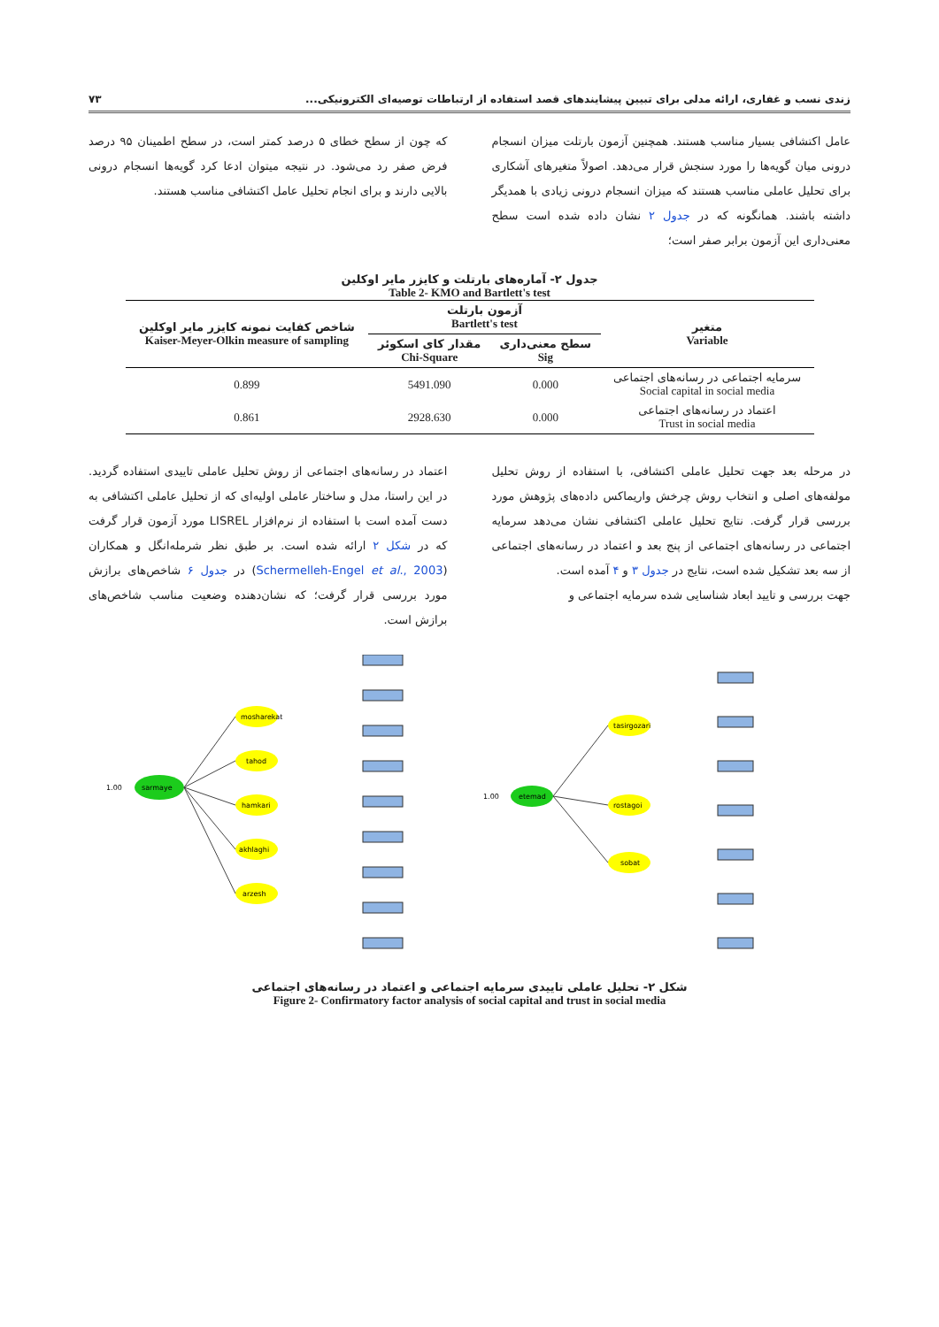زندی نسب و غفاری، ارائه مدلی برای تبیین پیشایندهای قصد استفاده از ارتباطات توصیه‌ای الکترونیکی... ۷۳
عامل اکتشافی بسیار مناسب هستند. همچنین آزمون بارتلت میزان انسجام درونی میان گویه‌ها را مورد سنجش قرار می‌دهد. اصولاً متغیرهای آشکاری برای تحلیل عاملی مناسب هستند که میزان انسجام درونی زیادی با همدیگر داشته باشند. همانگونه که در جدول ۲ نشان داده شده است سطح معنی‌داری این آزمون برابر صفر است؛
که چون از سطح خطای ۵ درصد کمتر است، در سطح اطمینان ۹۵ درصد فرض صفر رد می‌شود. در نتیجه میتوان ادعا کرد گویه‌ها انسجام درونی بالایی دارند و برای انجام تحلیل عامل اکتشافی مناسب هستند.
جدول ۲- آماره‌های بارتلت و کایزر مایر اوکلین
Table 2- KMO and Bartlett's test
| متغیر Variable | آزمون بارتلت Bartlett's test | | شاخص کفایت نمونه کایزر مایر اوکلین Kaiser-Meyer-Olkin measure of sampling |
| --- | --- | --- | --- |
| | سطح معنی‌داری Sig | مقدار کای اسکوئر Chi-Square | |
| سرمایه اجتماعی در رسانه‌های اجتماعی Social capital in social media | 0.000 | 5491.090 | 0.899 |
| اعتماد در رسانه‌های اجتماعی Trust in social media | 0.000 | 2928.630 | 0.861 |
در مرحله بعد جهت تحلیل عاملی اکتشافی، با استفاده از روش تحلیل مولفه‌های اصلی و انتخاب روش چرخش واریماکس داده‌های پژوهش مورد بررسی قرار گرفت. نتایج تحلیل عاملی اکتشافی نشان می‌دهد سرمایه اجتماعی در رسانه‌های اجتماعی از پنج بعد و اعتماد در رسانه‌های اجتماعی از سه بعد تشکیل شده است، نتایج در جدول ۳ و ۴ آمده است.
جهت بررسی و تایید ابعاد شناسایی شده سرمایه اجتماعی و
اعتماد در رسانه‌های اجتماعی از روش تحلیل عاملی تاییدی استفاده گردید. در این راستا، مدل و ساختار عاملی اولیه‌ای که از تحلیل عاملی اکتشافی به دست آمده است با استفاده از نرم‌افزار LISREL مورد آزمون قرار گرفت که در شکل ۲ ارائه شده است. بر طبق نظر شرمله‌انگل و همکاران (Schermelleh-Engel et al., 2003) در جدول ۶ شاخص‌های برازش مورد بررسی قرار گرفت؛ که نشان‌دهنده وضعیت مناسب شاخص‌های برازش است.
sarmaye
1.00
mosharekat
tahod
hamkari
akhlaghi
arzesh
etemad
1.00
tasirgozari
rostagoi
sobat
شکل ۲- تحلیل عاملی تاییدی سرمایه اجتماعی و اعتماد در رسانه‌های اجتماعی
Figure 2- Confirmatory factor analysis of social capital and trust in social media